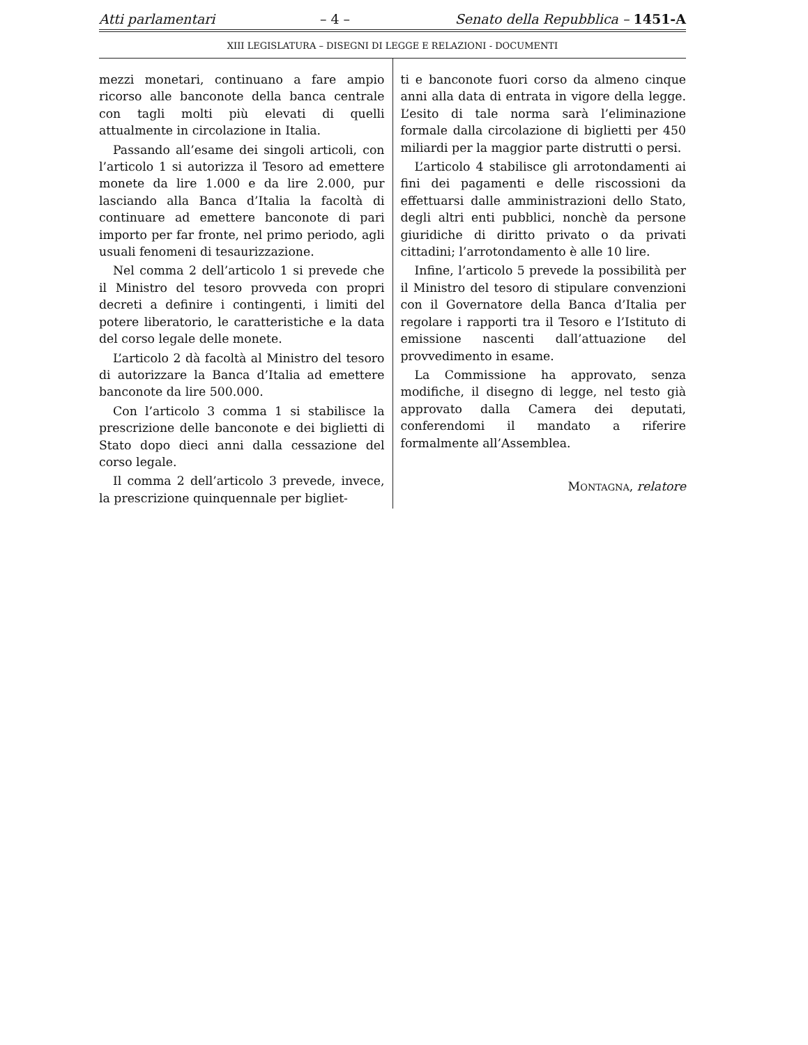Atti parlamentari – 4 – Senato della Repubblica – 1451-A
XIII LEGISLATURA – DISEGNI DI LEGGE E RELAZIONI - DOCUMENTI
mezzi monetari, continuano a fare ampio ricorso alle banconote della banca centrale con tagli molti più elevati di quelli attualmente in circolazione in Italia.
Passando all’esame dei singoli articoli, con l’articolo 1 si autorizza il Tesoro ad emettere monete da lire 1.000 e da lire 2.000, pur lasciando alla Banca d’Italia la facoltà di continuare ad emettere banconote di pari importo per far fronte, nel primo periodo, agli usuali fenomeni di tesaurizzazione.
Nel comma 2 dell’articolo 1 si prevede che il Ministro del tesoro provveda con propri decreti a definire i contingenti, i limiti del potere liberatorio, le caratteristiche e la data del corso legale delle monete.
L’articolo 2 dà facoltà al Ministro del tesoro di autorizzare la Banca d’Italia ad emettere banconote da lire 500.000.
Con l’articolo 3 comma 1 si stabilisce la prescrizione delle banconote e dei biglietti di Stato dopo dieci anni dalla cessazione del corso legale.
Il comma 2 dell’articolo 3 prevede, invece, la prescrizione quinquennale per bigliet-
ti e banconote fuori corso da almeno cinque anni alla data di entrata in vigore della legge. L’esito di tale norma sarà l’eliminazione formale dalla circolazione di biglietti per 450 miliardi per la maggior parte distrutti o persi.
L’articolo 4 stabilisce gli arrotondamenti ai fini dei pagamenti e delle riscossioni da effettuarsi dalle amministrazioni dello Stato, degli altri enti pubblici, nonchè da persone giuridiche di diritto privato o da privati cittadini; l’arrotondamento è alle 10 lire.
Infine, l’articolo 5 prevede la possibilità per il Ministro del tesoro di stipulare convenzioni con il Governatore della Banca d’Italia per regolare i rapporti tra il Tesoro e l’Istituto di emissione nascenti dall’attuazione del provvedimento in esame.
La Commissione ha approvato, senza modifiche, il disegno di legge, nel testo già approvato dalla Camera dei deputati, conferendomi il mandato a riferire formalmente all’Assemblea.
MONTAGNA, relatore